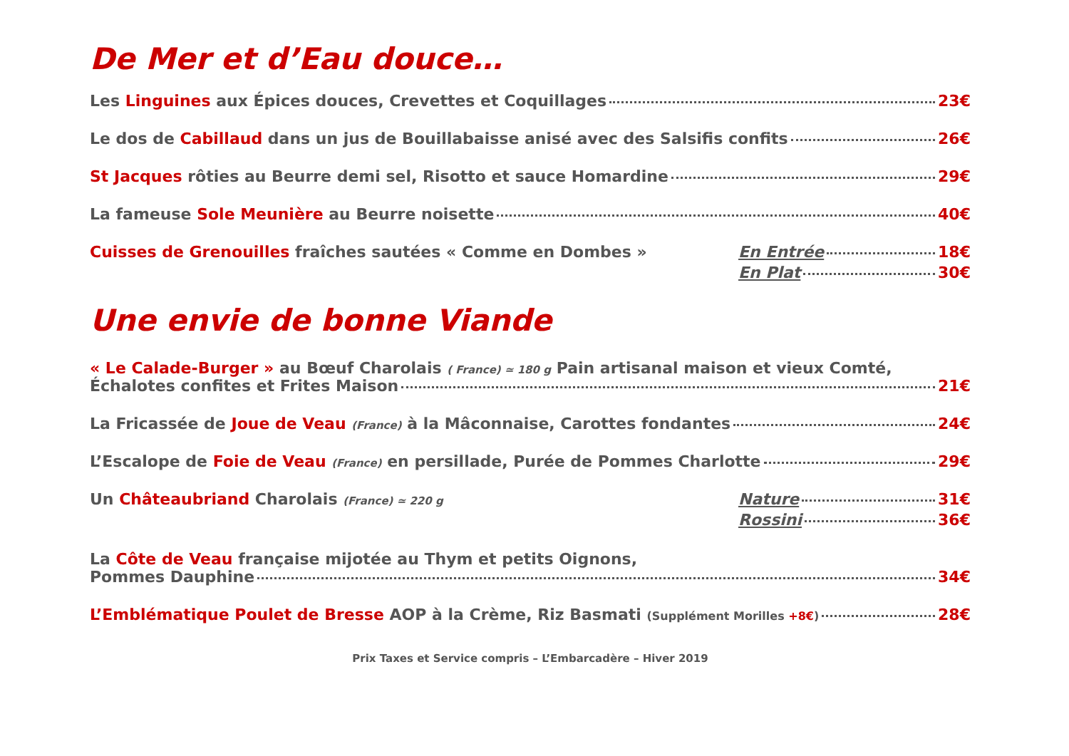De Mer et d’Eau douce…
Les Linguines aux Épices douces, Crevettes et Coquillages 23€
Le dos de Cabillaud dans un jus de Bouillabaisse anisé avec des Salsifis confits 26€
St Jacques rôties au Beurre demi sel, Risotto et sauce Homardine 29€
La fameuse Sole Meunière au Beurre noisette 40€
Cuisses de Grenouilles fraîches sautées « Comme en Dombes »
En Entrée 18€
En Plat 30€
Une envie de bonne Viande
« Le Calade-Burger » au Bœuf Charolais ( France) ≃ 180 g Pain artisanal maison et vieux Comté,
Échalotes confites et Frites Maison 21€
La Fricassée de Joue de Veau (France) à la Mâconnaise, Carottes fondantes 24€
L’Escalope de Foie de Veau (France) en persillade, Purée de Pommes Charlotte 29€
Un Châteaubriand Charolais (France) ≃ 220 g
Nature 31€
Rossini 36€
La Côte de Veau française mijotée au Thym et petits Oignons,
Pommes Dauphine 34€
L’Emblématique Poulet de Bresse AOP à la Crème, Riz Basmati (Supplément Morilles +8€) 28€
Prix Taxes et Service compris – L’Embarcadère – Hiver 2019